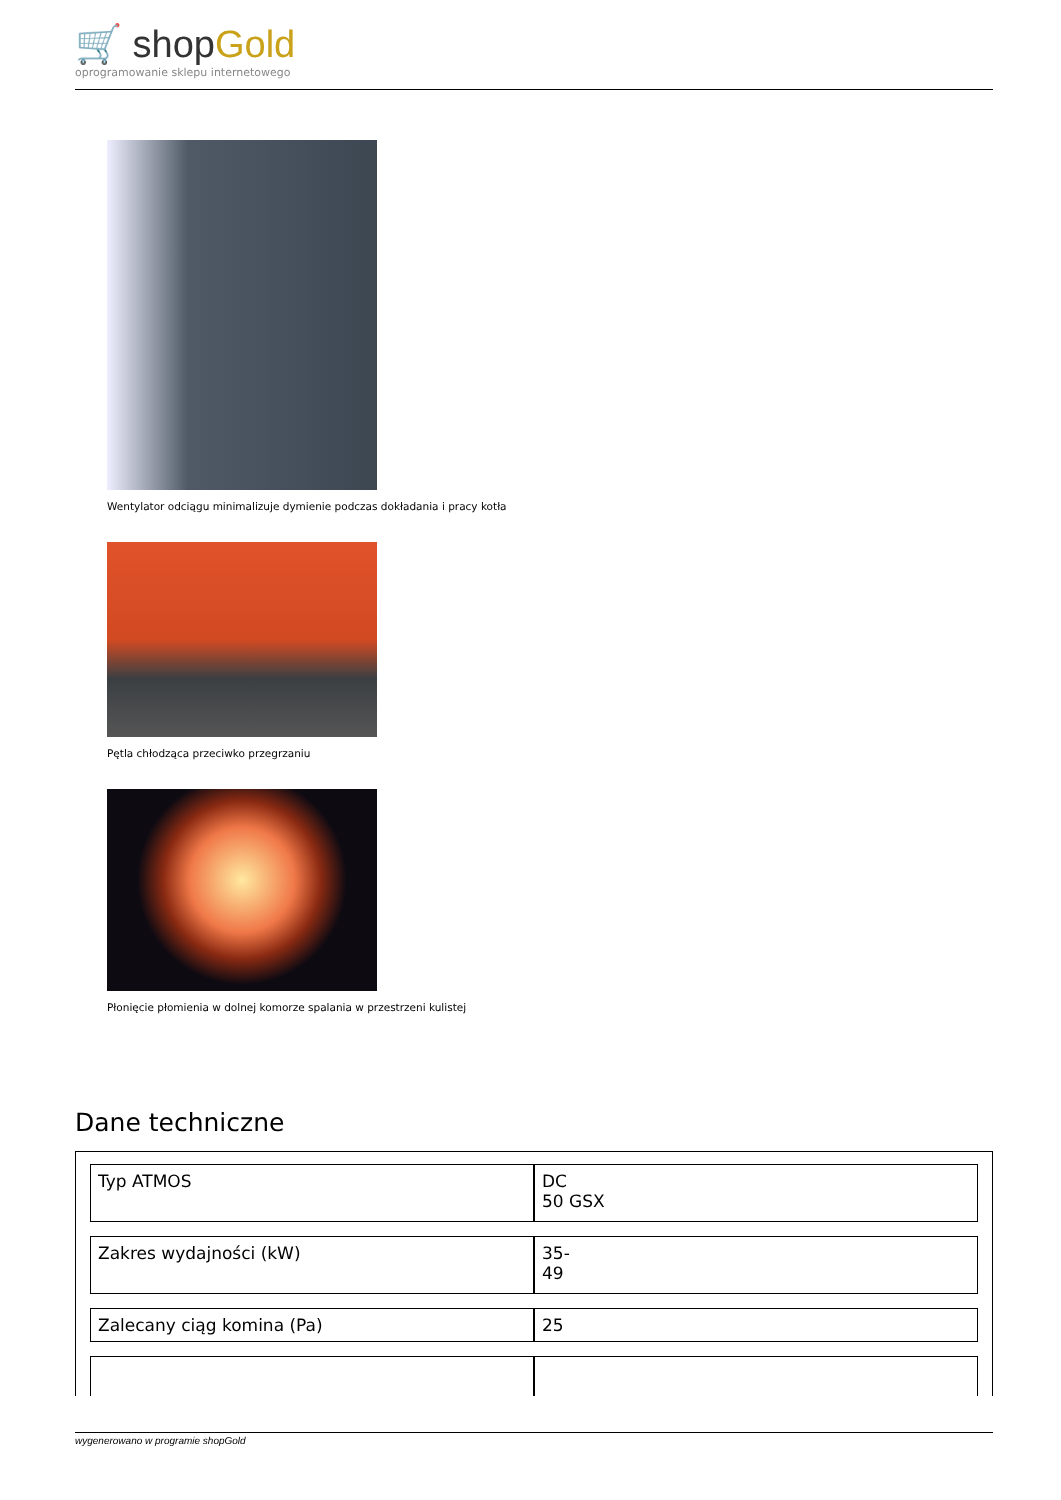🛒 shopGold
oprogramowanie sklepu internetowego
Wentylator odciągu minimalizuje dymienie podczas dokładania i pracy kotła
Pętla chłodząca przeciwko przegrzaniu
Płonięcie płomienia w dolnej komorze spalania w przestrzeni kulistej
Dane techniczne
| Typ ATMOS | DC 50 GSX |
| Zakres wydajności (kW) | 35- 49 |
| Zalecany ciąg komina (Pa) | 25 |
wygenerowano w programie shopGold